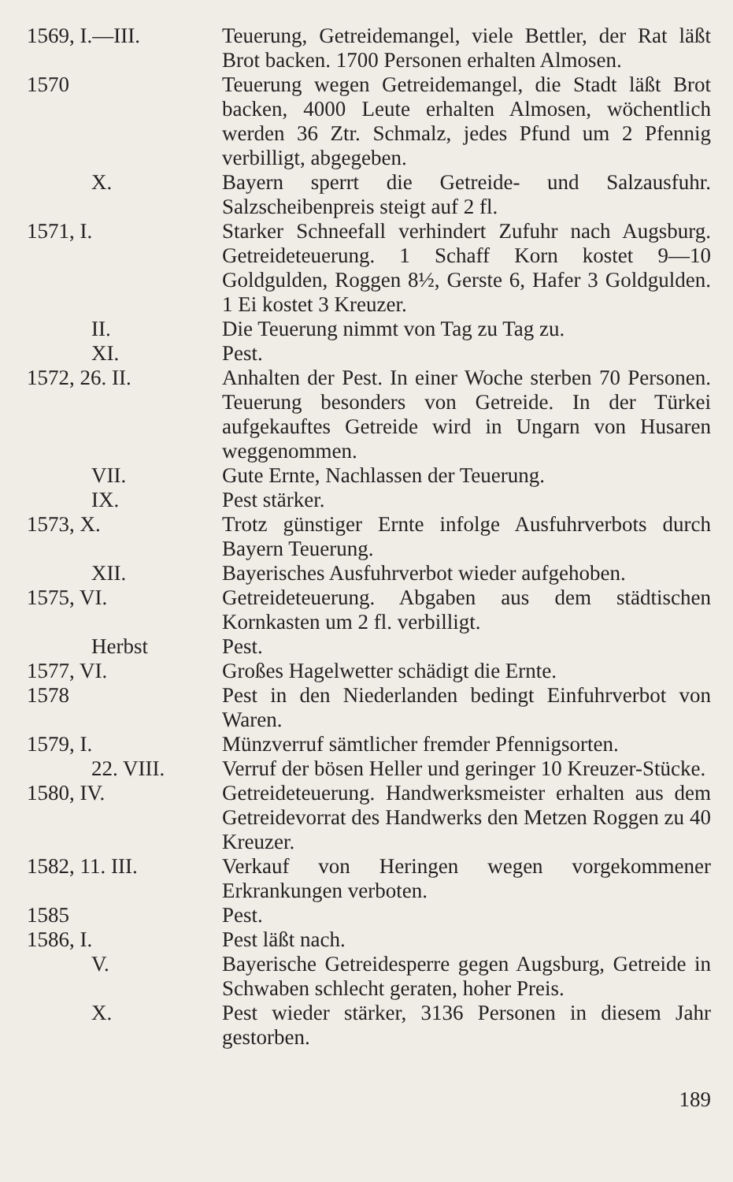1569, I.—III. Teuerung, Getreidemangel, viele Bettler, der Rat läßt Brot backen. 1700 Personen erhalten Almosen.
1570 Teuerung wegen Getreidemangel, die Stadt läßt Brot backen, 4000 Leute erhalten Almosen, wöchentlich werden 36 Ztr. Schmalz, jedes Pfund um 2 Pfennig verbilligt, abgegeben.
X. Bayern sperrt die Getreide- und Salzausfuhr. Salzscheibenpreis steigt auf 2 fl.
1571, I. Starker Schneefall verhindert Zufuhr nach Augsburg. Getreideteuerung. 1 Schaff Korn kostet 9—10 Goldgulden, Roggen 8½, Gerste 6, Hafer 3 Goldgulden. 1 Ei kostet 3 Kreuzer.
II. Die Teuerung nimmt von Tag zu Tag zu.
XI. Pest.
1572, 26. II. Anhalten der Pest. In einer Woche sterben 70 Personen. Teuerung besonders von Getreide. In der Türkei aufgekauftes Getreide wird in Ungarn von Husaren weggenommen.
VII. Gute Ernte, Nachlassen der Teuerung.
IX. Pest stärker.
1573, X. Trotz günstiger Ernte infolge Ausfuhrverbots durch Bayern Teuerung.
XII. Bayerisches Ausfuhrverbot wieder aufgehoben.
1575, VI. Getreideteuerung. Abgaben aus dem städtischen Kornkasten um 2 fl. verbilligt.
Herbst Pest.
1577, VI. Großes Hagelwetter schädigt die Ernte.
1578 Pest in den Niederlanden bedingt Einfuhrverbot von Waren.
1579, I. Münzverruf sämtlicher fremder Pfennigsorten.
22. VIII. Verruf der bösen Heller und geringer 10 Kreuzer-Stücke.
1580, IV. Getreideteuerung. Handwerksmeister erhalten aus dem Getreidevorrat des Handwerks den Metzen Roggen zu 40 Kreuzer.
1582, 11. III. Verkauf von Heringen wegen vorgekommener Erkrankungen verboten.
1585 Pest.
1586, I. Pest läßt nach.
V. Bayerische Getreidesperre gegen Augsburg, Getreide in Schwaben schlecht geraten, hoher Preis.
X. Pest wieder stärker, 3136 Personen in diesem Jahr gestorben.
189